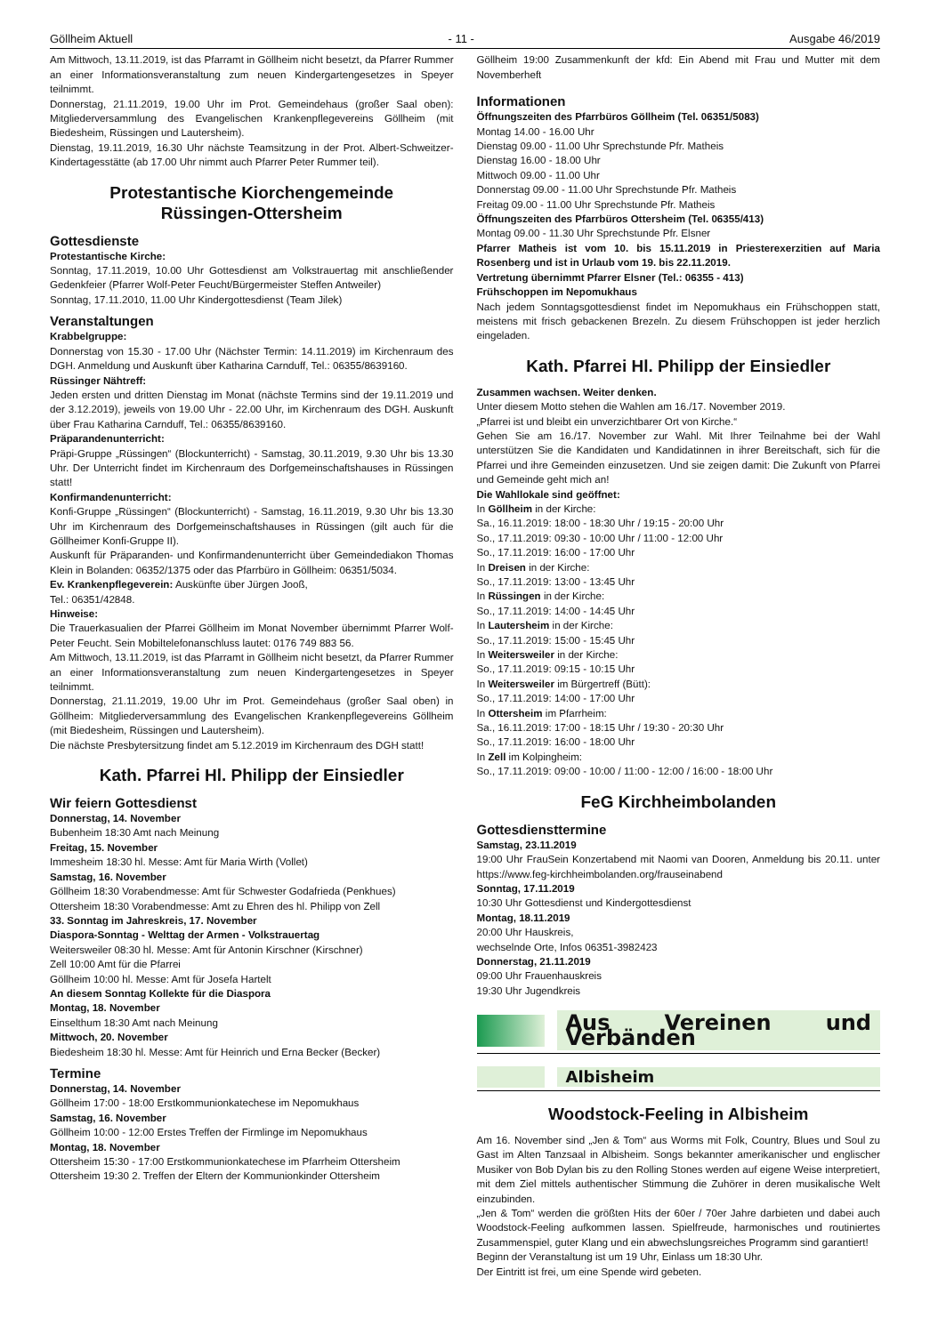Göllheim Aktuell - 11 - Ausgabe 46/2019
Am Mittwoch, 13.11.2019, ist das Pfarramt in Göllheim nicht besetzt, da Pfarrer Rummer an einer Informationsveranstaltung zum neuen Kindergartengesetzes in Speyer teilnimmt.
Donnerstag, 21.11.2019, 19.00 Uhr im Prot. Gemeindehaus (großer Saal oben): Mitgliederversammlung des Evangelischen Krankenpflegevereins Göllheim (mit Biedesheim, Rüssingen und Lautersheim).
Dienstag, 19.11.2019, 16.30 Uhr nächste Teamsitzung in der Prot. Albert-Schweitzer-Kindertagesstätte (ab 17.00 Uhr nimmt auch Pfarrer Peter Rummer teil).
Protestantische Kiorchengemeinde
Rüssingen-Ottersheim
Gottesdienste
Protestantische Kirche:
Sonntag, 17.11.2019, 10.00 Uhr Gottesdienst am Volkstrauertag mit anschließender Gedenkfeier (Pfarrer Wolf-Peter Feucht/Bürgermeister Steffen Antweiler)
Sonntag, 17.11.2010, 11.00 Uhr Kindergottesdienst (Team Jilek)
Veranstaltungen
Krabbelgruppe:
Donnerstag von 15.30 - 17.00 Uhr (Nächster Termin: 14.11.2019) im Kirchenraum des DGH. Anmeldung und Auskunft über Katharina Carnduff, Tel.: 06355/8639160.
Rüssinger Nähtreff:
Jeden ersten und dritten Dienstag im Monat (nächste Termins sind der 19.11.2019 und der 3.12.2019), jeweils von 19.00 Uhr - 22.00 Uhr, im Kirchenraum des DGH. Auskunft über Frau Katharina Carnduff, Tel.: 06355/8639160.
Präparandenunterricht:
Präpi-Gruppe „Rüssingen“ (Blockunterricht) - Samstag, 30.11.2019, 9.30 Uhr bis 13.30 Uhr. Der Unterricht findet im Kirchenraum des Dorfgemeinschaftshauses in Rüssingen statt!
Konfirmandenunterricht:
Konfi-Gruppe „Rüssingen“ (Blockunterricht) - Samstag, 16.11.2019, 9.30 Uhr bis 13.30 Uhr im Kirchenraum des Dorfgemeinschaftshauses in Rüssingen (gilt auch für die Göllheimer Konfi-Gruppe II).
Auskunft für Präparanden- und Konfirmandenunterricht über Gemeindediakon Thomas Klein in Bolanden: 06352/1375 oder das Pfarrbüro in Göllheim: 06351/5034.
Ev. Krankenpflegeverein: Auskünfte über Jürgen Jooß,
Tel.: 06351/42848.
Hinweise:
Die Trauerkasualien der Pfarrei Göllheim im Monat November übernimmt Pfarrer Wolf-Peter Feucht. Sein Mobiltelefonanschluss lautet: 0176 749 883 56.
Am Mittwoch, 13.11.2019, ist das Pfarramt in Göllheim nicht besetzt, da Pfarrer Rummer an einer Informationsveranstaltung zum neuen Kindergartengesetzes in Speyer teilnimmt.
Donnerstag, 21.11.2019, 19.00 Uhr im Prot. Gemeindehaus (großer Saal oben) in Göllheim: Mitgliederversammlung des Evangelischen Krankenpflegevereins Göllheim (mit Biedesheim, Rüssingen und Lautersheim).
Die nächste Presbytersitzung findet am 5.12.2019 im Kirchenraum des DGH statt!
Kath. Pfarrei Hl. Philipp der Einsiedler
Wir feiern Gottesdienst
Donnerstag, 14. November
Bubenheim 18:30 Amt nach Meinung
Freitag, 15. November
Immesheim 18:30 hl. Messe: Amt für Maria Wirth (Vollet)
Samstag, 16. November
Göllheim 18:30 Vorabendmesse: Amt für Schwester Godafrieda (Penkhues)
Ottersheim 18:30 Vorabendmesse: Amt zu Ehren des hl. Philipp von Zell
33. Sonntag im Jahreskreis, 17. November
Diaspora-Sonntag - Welttag der Armen - Volkstrauertag
Weitersweiler 08:30 hl. Messe: Amt für Antonin Kirschner (Kirschner)
Zell 10:00 Amt für die Pfarrei
Göllheim 10:00 hl. Messe: Amt für Josefa Hartelt
An diesem Sonntag Kollekte für die Diaspora
Montag, 18. November
Einselthum 18:30 Amt nach Meinung
Mittwoch, 20. November
Biedesheim 18:30 hl. Messe: Amt für Heinrich und Erna Becker (Becker)
Termine
Donnerstag, 14. November
Göllheim 17:00 - 18:00 Erstkommunionkatechese im Nepomukhaus
Samstag, 16. November
Göllheim 10:00 - 12:00 Erstes Treffen der Firmlinge im Nepomukhaus
Montag, 18. November
Ottersheim 15:30 - 17:00 Erstkommunionkatechese im Pfarrheim Ottersheim
Ottersheim 19:30 2. Treffen der Eltern der Kommunionkinder Ottersheim
Göllheim 19:00 Zusammenkunft der kfd: Ein Abend mit Frau und Mutter mit dem Novemberheft
Informationen
Öffnungszeiten des Pfarrbüros Göllheim (Tel. 06351/5083)
Montag 14.00 - 16.00 Uhr
Dienstag 09.00 - 11.00 Uhr Sprechstunde Pfr. Matheis
Dienstag 16.00 - 18.00 Uhr
Mittwoch 09.00 - 11.00 Uhr
Donnerstag 09.00 - 11.00 Uhr Sprechstunde Pfr. Matheis
Freitag 09.00 - 11.00 Uhr Sprechstunde Pfr. Matheis
Öffnungszeiten des Pfarrbüros Ottersheim (Tel. 06355/413)
Montag 09.00 - 11.30 Uhr Sprechstunde Pfr. Elsner
Pfarrer Matheis ist vom 10. bis 15.11.2019 in Priesterexerzitien auf Maria Rosenberg und ist in Urlaub vom 19. bis 22.11.2019.
Vertretung übernimmt Pfarrer Elsner (Tel.: 06355 - 413)
Frühschoppen im Nepomukhaus
Nach jedem Sonntagsgottesdienst findet im Nepomukhaus ein Frühschoppen statt, meistens mit frisch gebackenen Brezeln. Zu diesem Frühschoppen ist jeder herzlich eingeladen.
Kath. Pfarrei Hl. Philipp der Einsiedler
Zusammen wachsen. Weiter denken.
Unter diesem Motto stehen die Wahlen am 16./17. November 2019.
„Pfarrei ist und bleibt ein unverzichtbarer Ort von Kirche.“
Gehen Sie am 16./17. November zur Wahl. Mit Ihrer Teilnahme bei der Wahl unterstützen Sie die Kandidaten und Kandidatinnen in ihrer Bereitschaft, sich für die Pfarrei und ihre Gemeinden einzusetzen. Und sie zeigen damit: Die Zukunft von Pfarrei und Gemeinde geht mich an!
Die Wahllokale sind geöffnet:
In Göllheim in der Kirche:
Sa., 16.11.2019: 18:00 - 18:30 Uhr / 19:15 - 20:00 Uhr
So., 17.11.2019: 09:30 - 10:00 Uhr / 11:00 - 12:00 Uhr
So., 17.11.2019: 16:00 - 17:00 Uhr
In Dreisen in der Kirche:
So., 17.11.2019: 13:00 - 13:45 Uhr
In Rüssingen in der Kirche:
So., 17.11.2019: 14:00 - 14:45 Uhr
In Lautersheim in der Kirche:
So., 17.11.2019: 15:00 - 15:45 Uhr
In Weitersweiler in der Kirche:
So., 17.11.2019: 09:15 - 10:15 Uhr
In Weitersweiler im Bürgertreff (Bütt):
So., 17.11.2019: 14:00 - 17:00 Uhr
In Ottersheim im Pfarrheim:
Sa., 16.11.2019: 17:00 - 18:15 Uhr / 19:30 - 20:30 Uhr
So., 17.11.2019: 16:00 - 18:00 Uhr
In Zell im Kolpingheim:
So., 17.11.2019: 09:00 - 10:00 / 11:00 - 12:00 / 16:00 - 18:00 Uhr
FeG Kirchheimbolanden
Gottesdiensttermine
Samstag, 23.11.2019
19:00 Uhr FrauSein Konzertabend mit Naomi van Dooren, Anmeldung bis 20.11. unter https://www.feg-kirchheimbolanden.org/frauseinabend
Sonntag, 17.11.2019
10:30 Uhr Gottesdienst und Kindergottesdienst
Montag, 18.11.2019
20:00 Uhr Hauskreis,
wechselnde Orte, Infos 06351-3982423
Donnerstag, 21.11.2019
09:00 Uhr Frauenhauskreis
19:30 Uhr Jugendkreis
Aus Vereinen und Verbänden
Albisheim
Woodstock-Feeling in Albisheim
Am 16. November sind „Jen & Tom“ aus Worms mit Folk, Country, Blues und Soul zu Gast im Alten Tanzsaal in Albisheim. Songs bekannter amerikanischer und englischer Musiker von Bob Dylan bis zu den Rolling Stones werden auf eigene Weise interpretiert, mit dem Ziel mittels authentischer Stimmung die Zuhörer in deren musikalische Welt einzubinden.
„Jen & Tom“ werden die größten Hits der 60er / 70er Jahre darbieten und dabei auch Woodstock-Feeling aufkommen lassen. Spielfreude, harmonisches und routiniertes Zusammenspiel, guter Klang und ein abwechslungsreiches Programm sind garantiert!
Beginn der Veranstaltung ist um 19 Uhr, Einlass um 18:30 Uhr.
Der Eintritt ist frei, um eine Spende wird gebeten.